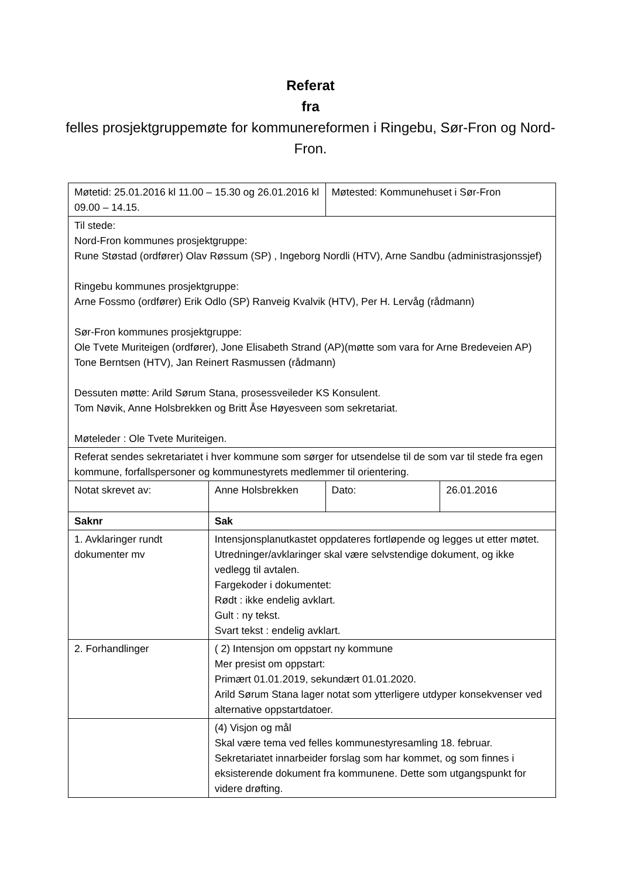Referat
fra
felles prosjektgruppemøte for kommunereformen i Ringebu, Sør-Fron og Nord-Fron.
| Møtetid: 25.01.2016 kl 11.00 – 15.30 og 26.01.2016 kl 09.00 – 14.15. | | Møtested: Kommunehuset i Sør-Fron | |
| Til stede: Nord-Fron kommunes prosjektgruppe: Rune Støstad (ordfører) Olav Røssum (SP) , Ingeborg Nordli (HTV), Arne Sandbu (administrasjonssjef) Ringebu kommunes prosjektgruppe: Arne Fossmo (ordfører) Erik Odlo (SP) Ranveig Kvalvik (HTV), Per H. Lervåg (rådmann) Sør-Fron kommunes prosjektgruppe: Ole Tvete Muriteigen (ordfører), Jone Elisabeth Strand (AP)(møtte som vara for Arne Bredeveien AP) Tone Berntsen (HTV), Jan Reinert Rasmussen (rådmann) Dessuten møtte: Arild Sørum Stana, prosessveileder KS Konsulent. Tom Nøvik, Anne Holsbrekken og Britt Åse Høyesveen som sekretariat. Møteleder : Ole Tvete Muriteigen. | | | |
| Referat sendes sekretariatet i hver kommune som sørger for utsendelse til de som var til stede fra egen kommune, forfallspersoner og kommunestyrets medlemmer til orientering. | | | |
| Notat skrevet av: | Anne Holsbrekken | Dato: | 26.01.2016 |
| Saknr | Sak | | |
| 1. Avklaringer rundt dokumenter mv | Intensjonsplanutkastet oppdateres fortløpende og legges ut etter møtet. Utredninger/avklaringer skal være selvstendige dokument, og ikke vedlegg til avtalen. Fargekoder i dokumentet: Rødt : ikke endelig avklart. Gult : ny tekst. Svart tekst : endelig avklart. | | |
| 2. Forhandlinger | ( 2) Intensjon om oppstart ny kommune Mer presist om oppstart: Primært 01.01.2019, sekundært 01.01.2020. Arild Sørum Stana lager notat som ytterligere utdyper konsekvenser ved alternative oppstartdatoer. | | |
| | (4) Visjon og mål Skal være tema ved felles kommunestyresamling 18. februar. Sekretariatet innarbeider forslag som har kommet, og som finnes i eksisterende dokument fra kommunene. Dette som utgangspunkt for videre drøfting. | | |